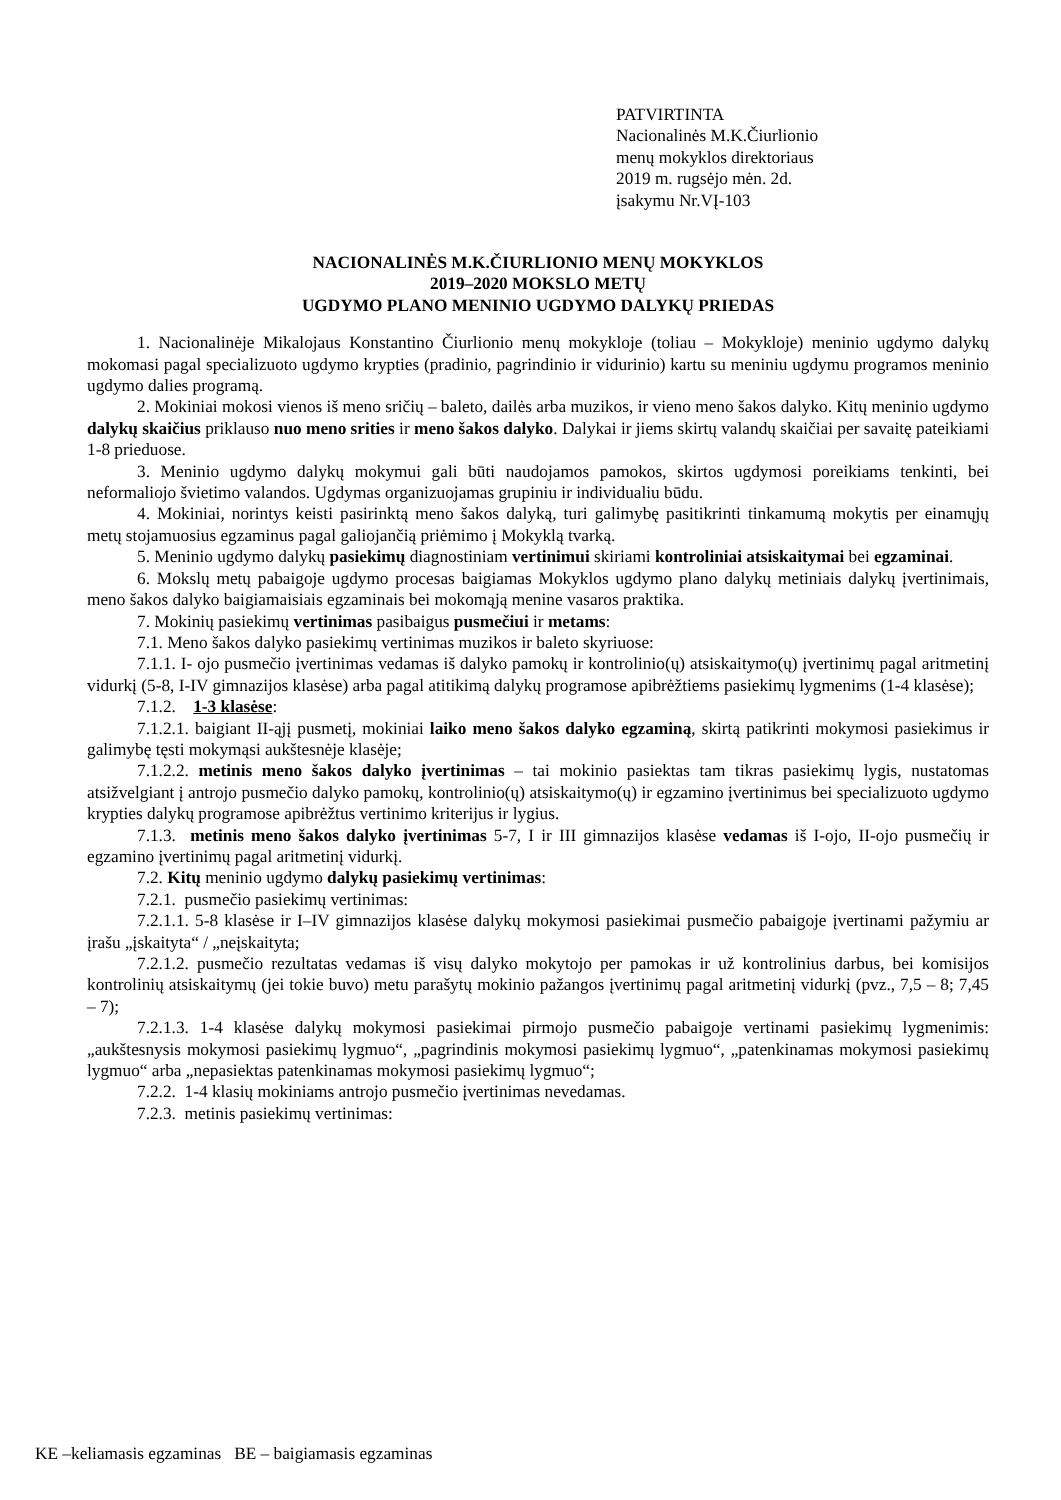PATVIRTINTA
Nacionalinės M.K.Čiurlionio
menų mokyklos direktoriaus
2019 m. rugsėjo mėn. 2d.
įsakymu Nr.VĮ-103
NACIONALINĖS M.K.ČIURLIONIO MENŲ MOKYKLOS
2019–2020 MOKSLO METŲ
UGDYMO PLANO MENINIO UGDYMO DALYKŲ PRIEDAS
1. Nacionalinėje Mikalojaus Konstantino Čiurlionio menų mokykloje (toliau – Mokykloje) meninio ugdymo dalykų mokomasi pagal specializuoto ugdymo krypties (pradinio, pagrindinio ir vidurinio) kartu su meniniu ugdymu programos meninio ugdymo dalies programą.
2. Mokiniai mokosi vienos iš meno sričių – baleto, dailės arba muzikos, ir vieno meno šakos dalyko. Kitų meninio ugdymo dalykų skaičius priklauso nuo meno srities ir meno šakos dalyko. Dalykai ir jiems skirtų valandų skaičiai per savaitę pateikiami 1-8 prieduose.
3. Meninio ugdymo dalykų mokymui gali būti naudojamos pamokos, skirtos ugdymosi poreikiams tenkinti, bei neformaliojo švietimo valandos. Ugdymas organizuojamas grupiniu ir individualiu būdu.
4. Mokiniai, norintys keisti pasirinktą meno šakos dalyką, turi galimybę pasitikrinti tinkamumą mokytis per einamųjų metų stojamuosius egzaminus pagal galiojančią priėmimo į Mokyklą tvarką.
5. Meninio ugdymo dalykų pasiekimų diagnostiniam vertinimui skiriami kontroliniai atsiskaitymai bei egzaminai.
6. Mokslų metų pabaigoje ugdymo procesas baigiamas Mokyklos ugdymo plano dalykų metiniais dalykų įvertinimais, meno šakos dalyko baigiamaisiais egzaminais bei mokomąją menine vasaros praktika.
7. Mokinių pasiekimų vertinimas pasibaigus pusmečiui ir metams:
7.1. Meno šakos dalyko pasiekimų vertinimas muzikos ir baleto skyriuose:
7.1.1. I- ojo pusmečio įvertinimas vedamas iš dalyko pamokų ir kontrolinio(ų) atsiskaitymo(ų) įvertinimų pagal aritmetinį vidurkį (5-8, I-IV gimnazijos klasėse) arba pagal atitikimą dalykų programose apibrėžtiems pasiekimų lygmenims (1-4 klasėse);
7.1.2. 1-3 klasėse:
7.1.2.1. baigiant II-ąjį pusmetį, mokiniai laiko meno šakos dalyko egzaminą, skirtą patikrinti mokymosi pasiekimus ir galimybę tęsti mokymąsi aukštesnėje klasėje;
7.1.2.2. metinis meno šakos dalyko įvertinimas – tai mokinio pasiektas tam tikras pasiekimų lygis, nustatomas atsižvelgiant į antrojo pusmečio dalyko pamokų, kontrolinio(ų) atsiskaitymo(ų) ir egzamino įvertinimus bei specializuoto ugdymo krypties dalykų programose apibrėžtus vertinimo kriterijus ir lygius.
7.1.3. metinis meno šakos dalyko įvertinimas 5-7, I ir III gimnazijos klasėse vedamas iš I-ojo, II-ojo pusmečių ir egzamino įvertinimų pagal aritmetinį vidurkį.
7.2. Kitų meninio ugdymo dalykų pasiekimų vertinimas:
7.2.1. pusmečio pasiekimų vertinimas:
7.2.1.1. 5-8 klasėse ir I–IV gimnazijos klasėse dalykų mokymosi pasiekimai pusmečio pabaigoje įvertinami pažymiu ar įrašu „įskaityta“ / „neįskaityta;
7.2.1.2. pusmečio rezultatas vedamas iš visų dalyko mokytojo per pamokas ir už kontrolinius darbus, bei komisijos kontrolinių atsiskaitymų (jei tokie buvo) metu parašytų mokinio pažangos įvertinimų pagal aritmetinį vidurkį (pvz., 7,5 – 8; 7,45 – 7);
7.2.1.3. 1-4 klasėse dalykų mokymosi pasiekimai pirmojo pusmečio pabaigoje vertinami pasiekimų lygmenimis: „aukštesnysis mokymosi pasiekimų lygmuo“, „pagrindinis mokymosi pasiekimų lygmuo“, „patenkinamas mokymosi pasiekimų lygmuo“ arba „nepasiektas patenkinamas mokymosi pasiekimų lygmuo“;
7.2.2. 1-4 klasių mokiniams antrojo pusmečio įvertinimas nevedamas.
7.2.3. metinis pasiekimų vertinimas:
KE –keliamasis egzaminas BE – baigiamasis egzaminas